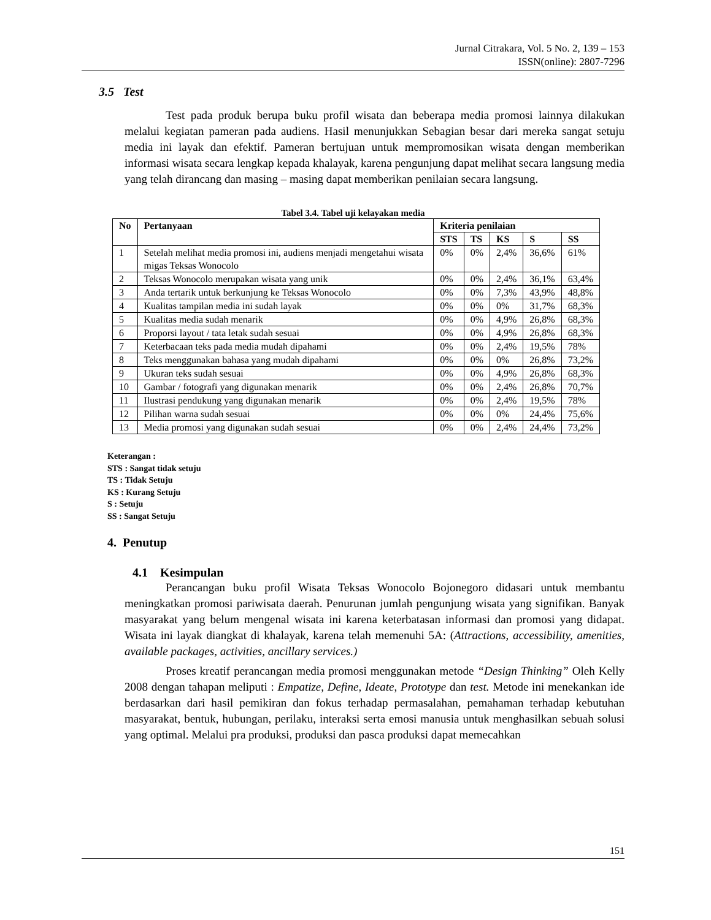Jurnal Citrakara, Vol. 5 No. 2, 139 – 153
ISSN(online): 2807-7296
3.5 Test
Test pada produk berupa buku profil wisata dan beberapa media promosi lainnya dilakukan melalui kegiatan pameran pada audiens. Hasil menunjukkan Sebagian besar dari mereka sangat setuju media ini layak dan efektif. Pameran bertujuan untuk mempromosikan wisata dengan memberikan informasi wisata secara lengkap kepada khalayak, karena pengunjung dapat melihat secara langsung media yang telah dirancang dan masing – masing dapat memberikan penilaian secara langsung.
Tabel 3.4. Tabel uji kelayakan media
| No | Pertanyaan | Kriteria penilaian | | | | |
| --- | --- | --- | --- | --- | --- | --- |
| | | STS | TS | KS | S | SS |
| 1 | Setelah melihat media promosi ini, audiens menjadi mengetahui wisata migas Teksas Wonocolo | 0% | 0% | 2,4% | 36,6% | 61% |
| 2 | Teksas Wonocolo merupakan wisata yang unik | 0% | 0% | 2,4% | 36,1% | 63,4% |
| 3 | Anda tertarik untuk berkunjung ke Teksas Wonocolo | 0% | 0% | 7,3% | 43,9% | 48,8% |
| 4 | Kualitas tampilan media ini sudah layak | 0% | 0% | 0% | 31,7% | 68,3% |
| 5 | Kualitas media sudah menarik | 0% | 0% | 4,9% | 26,8% | 68,3% |
| 6 | Proporsi layout / tata letak sudah sesuai | 0% | 0% | 4,9% | 26,8% | 68,3% |
| 7 | Keterbacaan teks pada media mudah dipahami | 0% | 0% | 2,4% | 19,5% | 78% |
| 8 | Teks menggunakan bahasa yang mudah dipahami | 0% | 0% | 0% | 26,8% | 73,2% |
| 9 | Ukuran teks sudah sesuai | 0% | 0% | 4,9% | 26,8% | 68,3% |
| 10 | Gambar / fotografi yang digunakan menarik | 0% | 0% | 2,4% | 26,8% | 70,7% |
| 11 | Ilustrasi pendukung yang digunakan menarik | 0% | 0% | 2,4% | 19,5% | 78% |
| 12 | Pilihan warna sudah sesuai | 0% | 0% | 0% | 24,4% | 75,6% |
| 13 | Media promosi yang digunakan sudah sesuai | 0% | 0% | 2,4% | 24,4% | 73,2% |
Keterangan :
STS : Sangat tidak setuju
TS : Tidak Setuju
KS : Kurang Setuju
S : Setuju
SS : Sangat Setuju
4. Penutup
4.1 Kesimpulan
Perancangan buku profil Wisata Teksas Wonocolo Bojonegoro didasari untuk membantu meningkatkan promosi pariwisata daerah. Penurunan jumlah pengunjung wisata yang signifikan. Banyak masyarakat yang belum mengenal wisata ini karena keterbatasan informasi dan promosi yang didapat. Wisata ini layak diangkat di khalayak, karena telah memenuhi 5A: (Attractions, accessibility, amenities, available packages, activities, ancillary services.)
Proses kreatif perancangan media promosi menggunakan metode “Design Thinking” Oleh Kelly 2008 dengan tahapan meliputi : Empatize, Define, Ideate, Prototype dan test. Metode ini menekankan ide berdasarkan dari hasil pemikiran dan fokus terhadap permasalahan, pemahaman terhadap kebutuhan masyarakat, bentuk, hubungan, perilaku, interaksi serta emosi manusia untuk menghasilkan sebuah solusi yang optimal. Melalui pra produksi, produksi dan pasca produksi dapat memecahkan
151